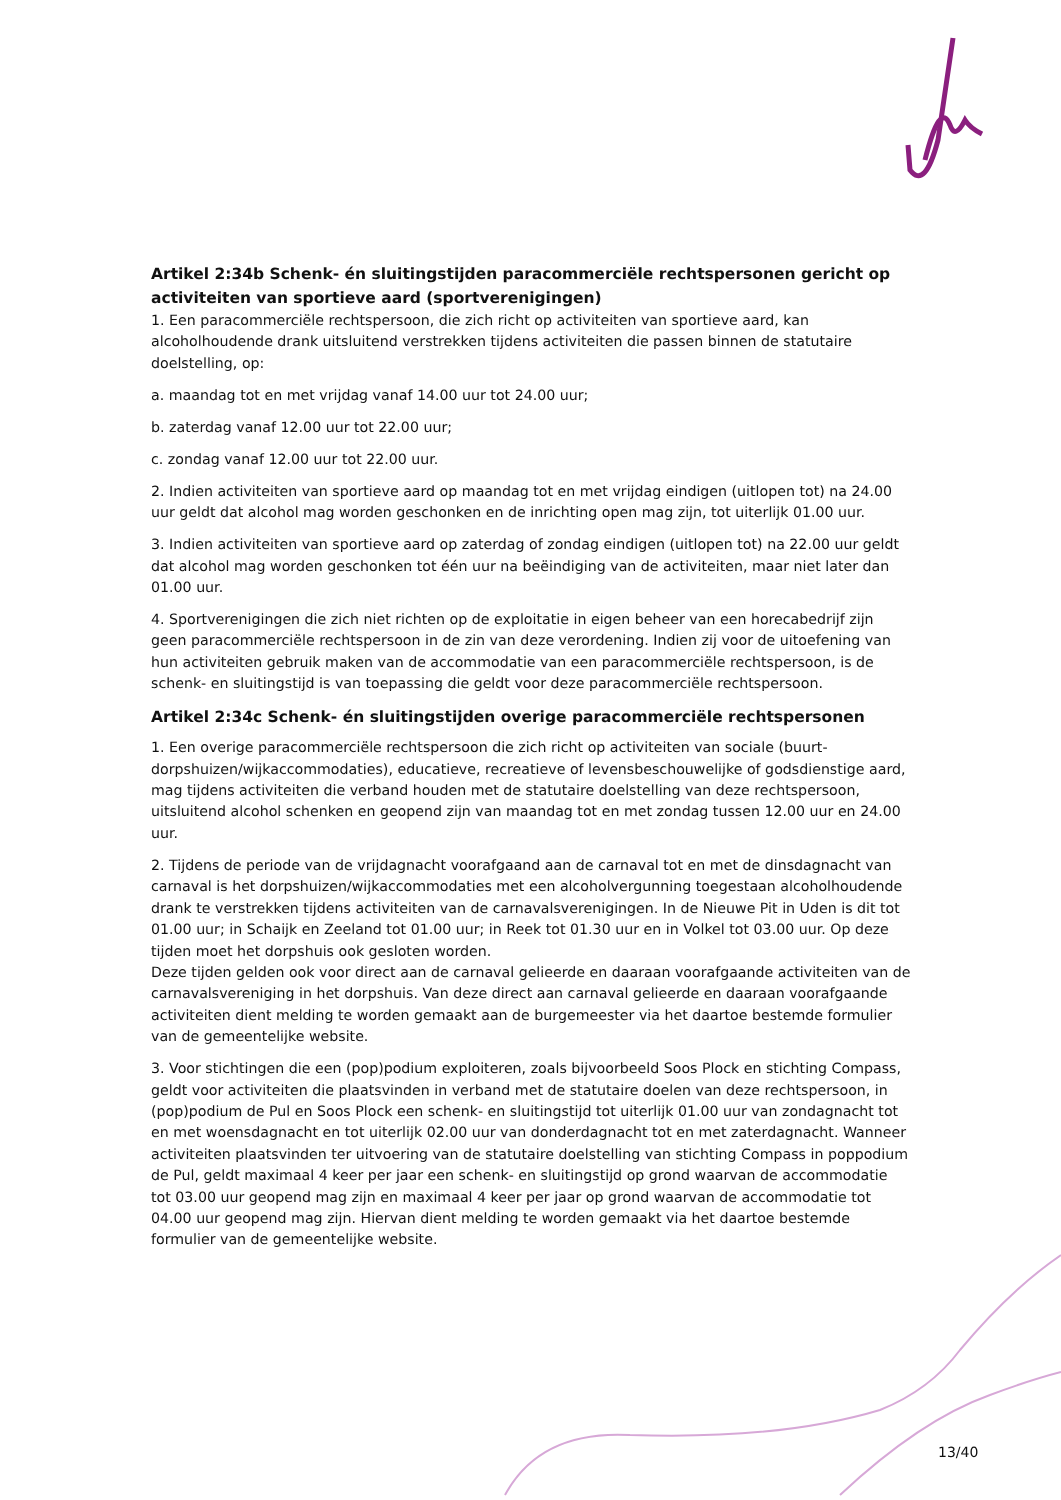Artikel 2:34b Schenk- én sluitingstijden paracommerciële rechtspersonen gericht op activiteiten van sportieve aard (sportverenigingen)
1. Een paracommerciële rechtspersoon, die zich richt op activiteiten van sportieve aard, kan alcoholhoudende drank uitsluitend verstrekken tijdens activiteiten die passen binnen de statutaire doelstelling, op:
a. maandag tot en met vrijdag vanaf 14.00 uur tot 24.00 uur;
b. zaterdag vanaf 12.00 uur tot 22.00 uur;
c. zondag vanaf 12.00 uur tot 22.00 uur.
2. Indien activiteiten van sportieve aard op maandag tot en met vrijdag eindigen (uitlopen tot) na 24.00 uur geldt dat alcohol mag worden geschonken en de inrichting open mag zijn, tot uiterlijk 01.00 uur.
3. Indien activiteiten van sportieve aard op zaterdag of zondag eindigen (uitlopen tot) na 22.00 uur geldt dat alcohol mag worden geschonken tot één uur na beëindiging van de activiteiten, maar niet later dan 01.00 uur.
4. Sportverenigingen die zich niet richten op de exploitatie in eigen beheer van een horecabedrijf zijn geen paracommerciële rechtspersoon in de zin van deze verordening. Indien zij voor de uitoefening van hun activiteiten gebruik maken van de accommodatie van een paracommerciële rechtspersoon, is de schenk- en sluitingstijd is van toepassing die geldt voor deze paracommerciële rechtspersoon.
Artikel 2:34c Schenk- én sluitingstijden overige paracommerciële rechtspersonen
1. Een overige paracommerciële rechtspersoon die zich richt op activiteiten van sociale (buurt-dorpshuizen/wijkaccommodaties), educatieve, recreatieve of levensbeschouwelijke of godsdienstige aard, mag tijdens activiteiten die verband houden met de statutaire doelstelling van deze rechtspersoon, uitsluitend alcohol schenken en geopend zijn van maandag tot en met zondag tussen 12.00 uur en 24.00 uur.
2. Tijdens de periode van de vrijdagnacht voorafgaand aan de carnaval tot en met de dinsdagnacht van carnaval is het dorpshuizen/wijkaccommodaties met een alcoholvergunning toegestaan alcoholhoudende drank te verstrekken tijdens activiteiten van de carnavalsverenigingen. In de Nieuwe Pit in Uden is dit tot 01.00 uur; in Schaijk en Zeeland tot 01.00 uur; in Reek tot 01.30 uur en in Volkel tot 03.00 uur. Op deze tijden moet het dorpshuis ook gesloten worden.
Deze tijden gelden ook voor direct aan de carnaval gelieerde en daaraan voorafgaande activiteiten van de carnavalsvereniging in het dorpshuis. Van deze direct aan carnaval gelieerde en daaraan voorafgaande activiteiten dient melding te worden gemaakt aan de burgemeester via het daartoe bestemde formulier van de gemeentelijke website.
3. Voor stichtingen die een (pop)podium exploiteren, zoals bijvoorbeeld Soos Plock en stichting Compass, geldt voor activiteiten die plaatsvinden in verband met de statutaire doelen van deze rechtspersoon, in (pop)podium de Pul en Soos Plock een schenk- en sluitingstijd tot uiterlijk 01.00 uur van zondagnacht tot en met woensdagnacht en tot uiterlijk 02.00 uur van donderdagnacht tot en met zaterdagnacht. Wanneer activiteiten plaatsvinden ter uitvoering van de statutaire doelstelling van stichting Compass in poppodium de Pul, geldt maximaal 4 keer per jaar een schenk- en sluitingstijd op grond waarvan de accommodatie tot 03.00 uur geopend mag zijn en maximaal 4 keer per jaar op grond waarvan de accommodatie tot 04.00 uur geopend mag zijn. Hiervan dient melding te worden gemaakt via het daartoe bestemde formulier van de gemeentelijke website.
13/40